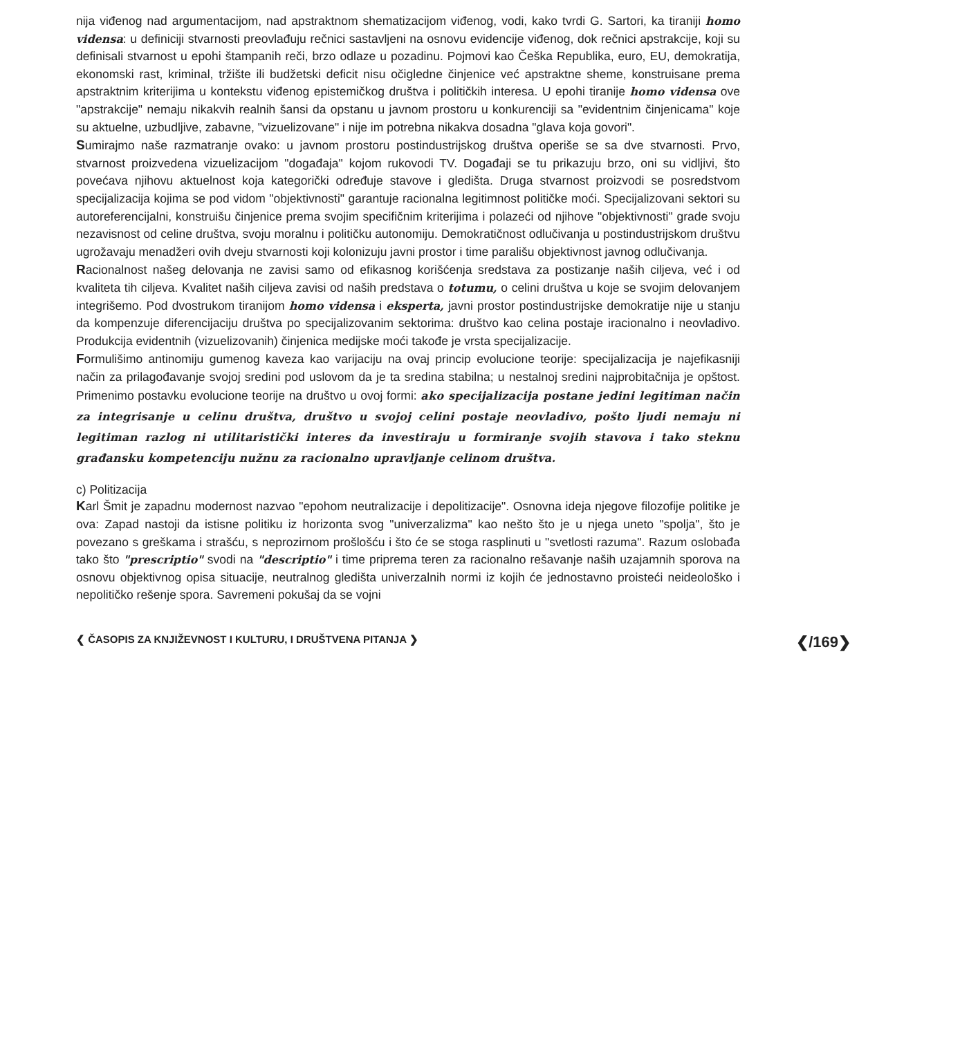nija viđenog nad argumentacijom, nad apstraktnom shematizacijom viđenog, vodi, kako tvrdi G. Sartori, ka tiraniji homo vidensa: u definiciji stvarnosti preovlađuju rečnici sastavljeni na osnovu evidencije viđenog, dok rečnici apstrakcije, koji su definisali stvarnost u epohi štampanih reči, brzo odlaze u pozadinu. Pojmovi kao Češka Republika, euro, EU, demokratija, ekonomski rast, kriminal, tržište ili budžetski deficit nisu očigledne činjenice već apstraktne sheme, konstruisane prema apstraktnim kriterijima u kontekstu viđenog epistemičkog društva i političkih interesa. U epohi tiranije homo vidensa ove "apstrakcije" nemaju nikakvih realnih šansi da opstanu u javnom prostoru u konkurenciji sa "evidentnim činjenicama" koje su aktuelne, uzbudljive, zabavne, "vizuelizovane" i nije im potrebna nikakva dosadna "glava koja govori".
Sumirajmo naše razmatranje ovako: u javnom prostoru postindustrijskog društva operiše se sa dve stvarnosti. Prvo, stvarnost proizvedena vizuelizacijom "događaja" kojom rukovodi TV. Događaji se tu prikazuju brzo, oni su vidljivi, što povećava njihovu aktuelnost koja kategorički određuje stavove i gledišta. Druga stvarnost proizvodi se posredstvom specijalizacija kojima se pod vidom "objektivnosti" garantuje racionalna legitimnost političke moći. Specijalizovani sektori su autoreferencijalni, konstruišu činjenice prema svojim specifičnim kriterijima i polazeći od njihove "objektivnosti" grade svoju nezavisnost od celine društva, svoju moralnu i političku autonomiju. Demokratičnost odlučivanja u postindustrijskom društvu ugrožavaju menadžeri ovih dveju stvarnosti koji kolonizuju javni prostor i time parališu objektivnost javnog odlučivanja.
Racionalnost našeg delovanja ne zavisi samo od efikasnog korišćenja sredstava za postizanje naših ciljeva, već i od kvaliteta tih ciljeva. Kvalitet naših ciljeva zavisi od naših predstava o totumu, o celini društva u koje se svojim delovanjem integrišemo. Pod dvostrukom tiranijom homo vidensa i eksperta, javni prostor postindustrijske demokratije nije u stanju da kompenzuje diferencijaciju društva po specijalizovanim sektorima: društvo kao celina postaje iracionalno i neovladivo. Produkcija evidentnih (vizuelizovanih) činjenica medijske moći takođe je vrsta specijalizacije.
Formulišimo antinomiju gumenog kaveza kao varijaciju na ovaj princip evolucione teorije: specijalizacija je najefikasniji način za prilagođavanje svojoj sredini pod uslovom da je ta sredina stabilna; u nestalnoj sredini najprobitačnija je opštost. Primenimo postavku evolucione teorije na društvo u ovoj formi: ako specijalizacija postane jedini legitiman način za integrisanje u celinu društva, društvo u svojoj celini postaje neovladivo, pošto ljudi nemaju ni legitiman razlog ni utilitaristički interes da investiraju u formiranje svojih stavova i tako steknu građansku kompetenciju nužnu za racionalno upravljanje celinom društva.
c) Politizacija
Karl Šmit je zapadnu modernost nazvao "epohom neutralizacije i depolitizacije". Osnovna ideja njegove filozofije politike je ova: Zapad nastoji da istisne politiku iz horizonta svog "univerzalizma" kao nešto što je u njega uneto "spolja", što je povezano s greškama i strašću, s neprozirnom prošlošću i što će se stoga rasplinuti u "svetlosti razuma". Razum oslobađa tako što "prescriptio" svodi na "descriptio" i time priprema teren za racionalno rešavanje naših uzajamnih sporova na osnovu objektivnog opisa situacije, neutralnog gledišta univerzalnih normi iz kojih će jednostavno proisteći neideološko i nepolitičko rešenje spora. Savremeni pokušaj da se vojni
❮ ČASOPIS ZA KNJIŽEVNOST I KULTURU, I DRUŠTVENA PITANJA ❯ ❮/169❯